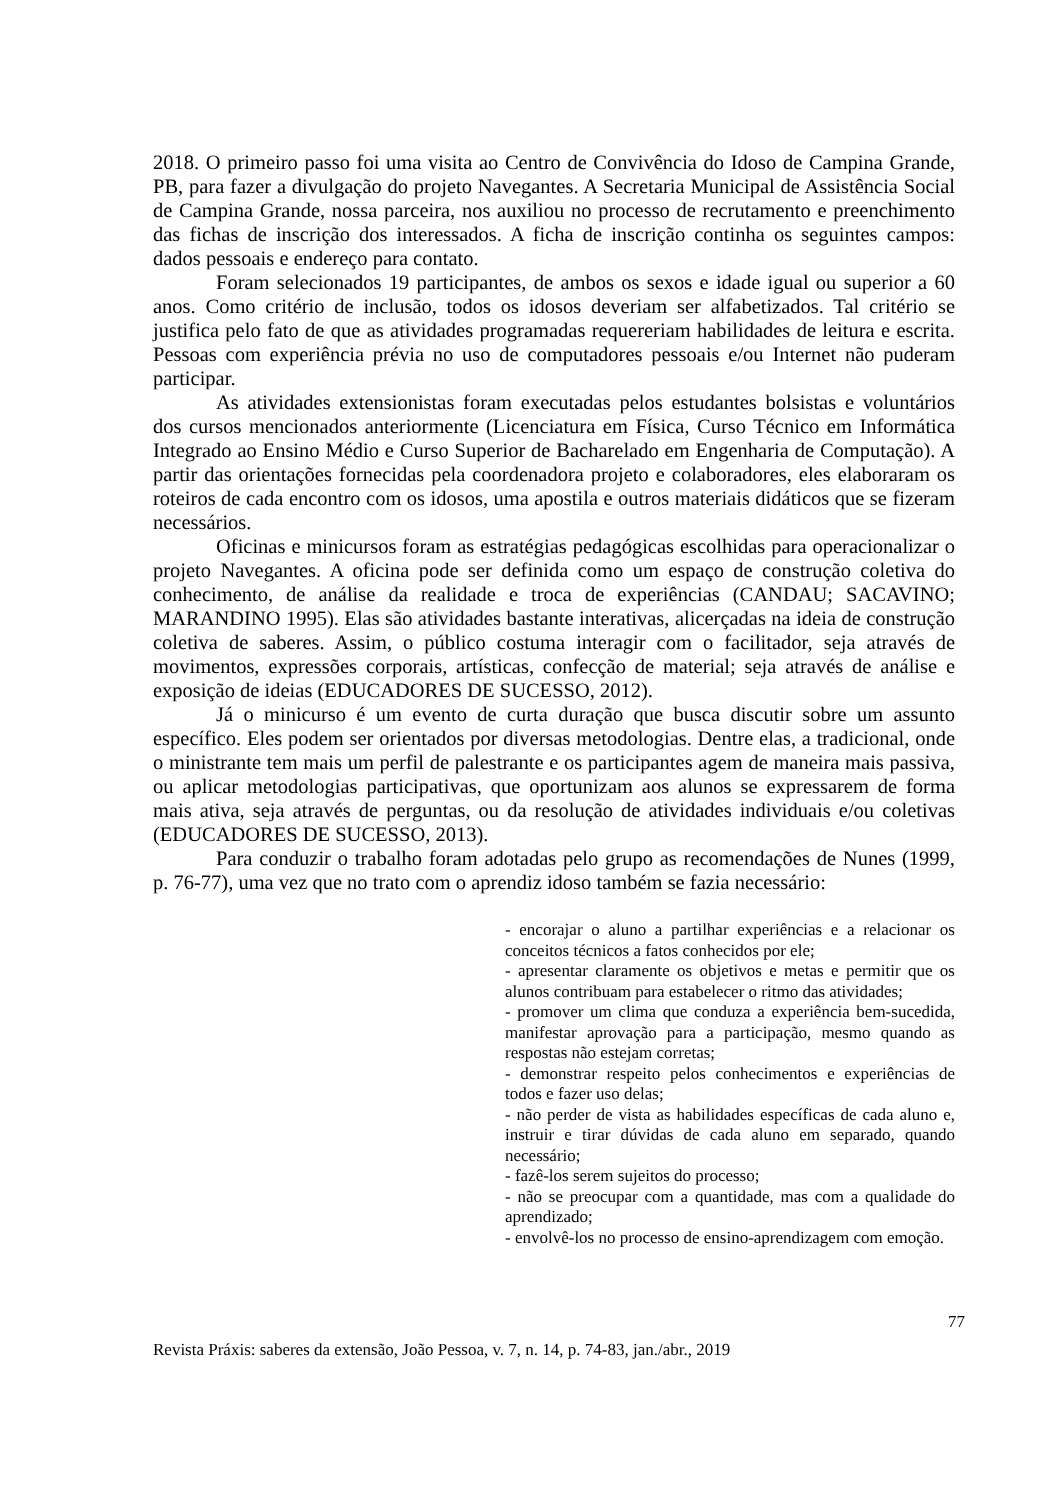2018. O primeiro passo foi uma visita ao Centro de Convivência do Idoso de Campina Grande, PB, para fazer a divulgação do projeto Navegantes. A Secretaria Municipal de Assistência Social de Campina Grande, nossa parceira, nos auxiliou no processo de recrutamento e preenchimento das fichas de inscrição dos interessados. A ficha de inscrição continha os seguintes campos: dados pessoais e endereço para contato.
Foram selecionados 19 participantes, de ambos os sexos e idade igual ou superior a 60 anos. Como critério de inclusão, todos os idosos deveriam ser alfabetizados. Tal critério se justifica pelo fato de que as atividades programadas requereriam habilidades de leitura e escrita. Pessoas com experiência prévia no uso de computadores pessoais e/ou Internet não puderam participar.
As atividades extensionistas foram executadas pelos estudantes bolsistas e voluntários dos cursos mencionados anteriormente (Licenciatura em Física, Curso Técnico em Informática Integrado ao Ensino Médio e Curso Superior de Bacharelado em Engenharia de Computação). A partir das orientações fornecidas pela coordenadora projeto e colaboradores, eles elaboraram os roteiros de cada encontro com os idosos, uma apostila e outros materiais didáticos que se fizeram necessários.
Oficinas e minicursos foram as estratégias pedagógicas escolhidas para operacionalizar o projeto Navegantes. A oficina pode ser definida como um espaço de construção coletiva do conhecimento, de análise da realidade e troca de experiências (CANDAU; SACAVINO; MARANDINO 1995). Elas são atividades bastante interativas, alicerçadas na ideia de construção coletiva de saberes. Assim, o público costuma interagir com o facilitador, seja através de movimentos, expressões corporais, artísticas, confecção de material; seja através de análise e exposição de ideias (EDUCADORES DE SUCESSO, 2012).
Já o minicurso é um evento de curta duração que busca discutir sobre um assunto específico. Eles podem ser orientados por diversas metodologias. Dentre elas, a tradicional, onde o ministrante tem mais um perfil de palestrante e os participantes agem de maneira mais passiva, ou aplicar metodologias participativas, que oportunizam aos alunos se expressarem de forma mais ativa, seja através de perguntas, ou da resolução de atividades individuais e/ou coletivas (EDUCADORES DE SUCESSO, 2013).
Para conduzir o trabalho foram adotadas pelo grupo as recomendações de Nunes (1999, p. 76-77), uma vez que no trato com o aprendiz idoso também se fazia necessário:
- encorajar o aluno a partilhar experiências e a relacionar os conceitos técnicos a fatos conhecidos por ele;
- apresentar claramente os objetivos e metas e permitir que os alunos contribuam para estabelecer o ritmo das atividades;
- promover um clima que conduza a experiência bem-sucedida, manifestar aprovação para a participação, mesmo quando as respostas não estejam corretas;
- demonstrar respeito pelos conhecimentos e experiências de todos e fazer uso delas;
- não perder de vista as habilidades específicas de cada aluno e, instruir e tirar dúvidas de cada aluno em separado, quando necessário;
- fazê-los serem sujeitos do processo;
- não se preocupar com a quantidade, mas com a qualidade do aprendizado;
- envolvê-los no processo de ensino-aprendizagem com emoção.
77
Revista Práxis: saberes da extensão, João Pessoa, v. 7, n. 14, p. 74-83, jan./abr., 2019